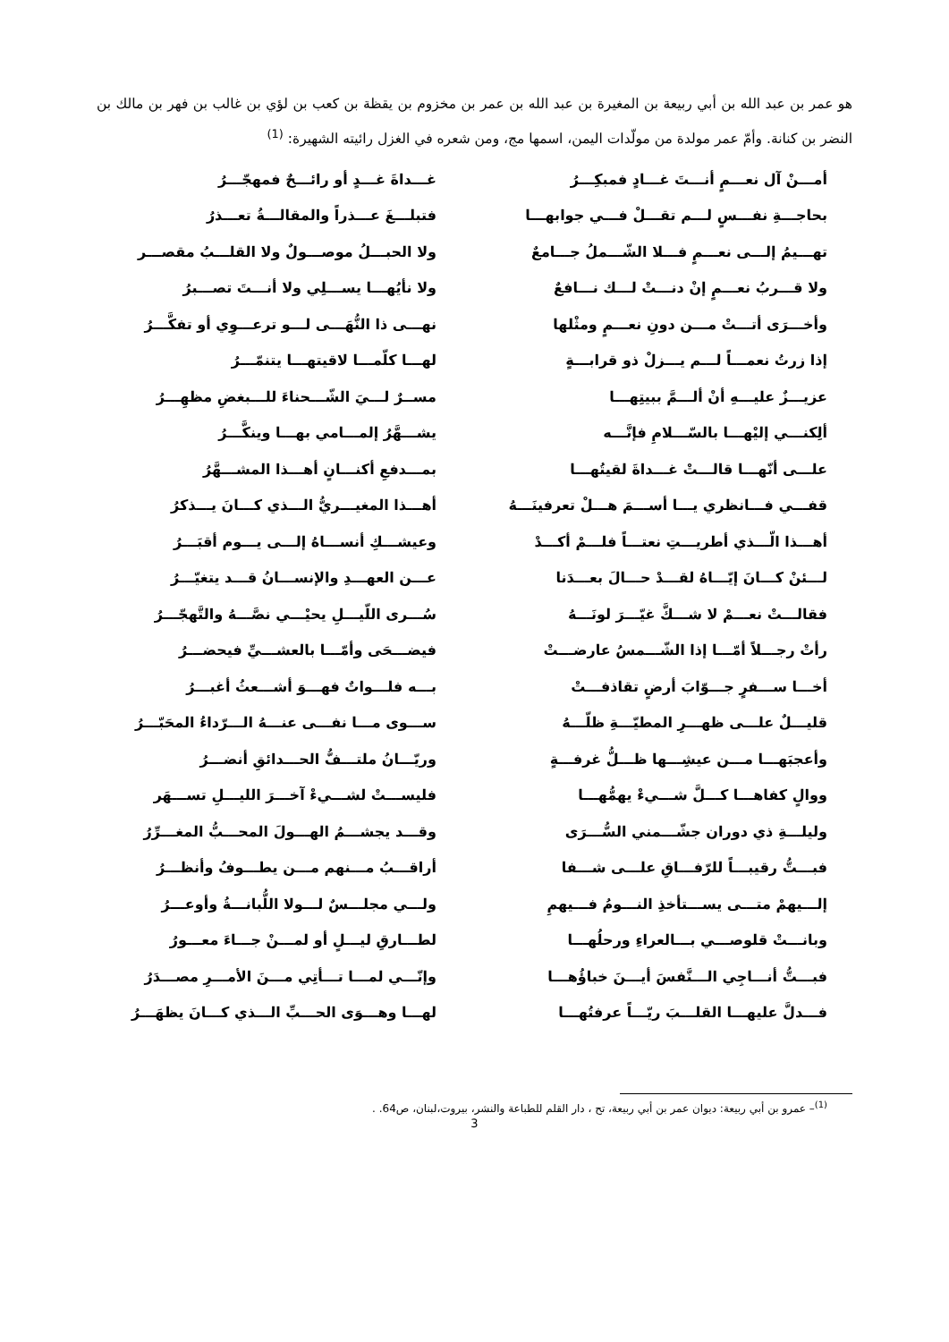هو عمر بن عبد الله بن أبي ربيعة بن المغيرة بن عبد الله بن عمر بن مخزوم بن يقظة بن كعب بن لؤي بن غالب بن فهر بن مالك بن النضر بن كنانة. وأمّ عمر مولدة من مولّدات اليمن، اسمها مج، ومن شعره في الغزل رائيته الشهيرة: <sup>(1)</sup>
أمـــنْ آل نعـــمٍ أنـــتَ غـــادٍ فمبكِـــرُ غـــداةَ غـــدٍ أو رائـــحٌ فمهجّـــرُ
بحاجـــةِ نفـــسٍ لـــم تقـــلْ فـــي جوابهـــا فتبلـــغَ عـــذراً والمقالـــةُ تعـــذرُ
تهـــيمُ إلـــى نعـــمٍ فـــلا الشّـــملُ جـــامعٌ ولا الحبـــلُ موصـــولٌ ولا القلـــبُ مقصـــر
ولا قـــربُ نعـــمٍ إنْ دنـــتْ لـــك نـــافعٌ ولا نأيُهـــا يســـلِي ولا أنـــتَ تصـــبرُ
وأخـــرَى أتـــتْ مـــن دونِ نعـــمٍ ومثْلها نهـــى ذا النُّهَـــى لـــو ترعـــوِي أو تفكَّـــرُ
إذا زرتُ نعمـــاً لـــم يـــزلْ ذو قرابـــةٍ لهـــا كلّمـــا لاقيتهـــا يتنمّـــرُ
عزيـــزٌ عليـــهِ أنْ ألـــمَّ ببيتِهـــا مســرٌ لـــيَ الشّـــحناءَ للـــبغضِ مظهِـــرُ
ألِكنـــي إليْهـــا بالسّـــلامِ فإنَّـــه يشـــهَّرُ إلمـــامي بهـــا وينكَّـــرُ
علـــى أنّهـــا قالـــتْ غـــداةَ لقيتُهـــا بمـــدفعِ أكنـــانٍ أهـــذا المشـــهَّرُ
قفـــي فـــانظري يـــا أســـمَ هـــلْ تعرفينَـــهُ أهـــذا المغيـــريُّ الـــذي كـــانَ يـــذكرُ
أهـــذا الّـــذي أطريـــتِ نعتـــاً فلـــمْ أكـــدْ وعيشـــكِ أنســـاهُ إلـــى يـــوم أقبَـــرُ
لـــئنْ كـــانَ إيّـــاهُ لقـــدْ حـــالَ بعـــدَنا عـــن العهـــدِ والإنســـانُ قـــد يتغيّـــرُ
فقالـــتْ نعـــمْ لا شـــكَّ غيّـــرَ لونَـــهُ سُـــرى اللّيـــلِ يحيْـــي نصَّـــهُ والتَّهجّـــرُ
رأتْ رجـــلاً أمّـــا إذا الشّـــمسُ عارضـــتْ فيضـــحَى وأمّـــا بالعشـــيِّ فيحضـــرُ
أخـــا ســـفرٍ جـــوّابَ أرضٍ تقاذفـــتْ بـــه فلـــواتٌ فهـــوَ أشـــعثُ أغبـــرُ
قليـــلٌ علـــى ظهـــرِ المطيّـــةِ ظلّـــهُ ســـوى مـــا نفـــى عنـــهُ الـــرّداءُ المحَبّـــرُ
وأعجبَهـــا مـــن عيشِـــها ظـــلُّ غرفـــةٍ وريّـــانُ ملتـــفُّ الحـــدائقِ أنضـــرُ
ووالٍ كفاهـــا كـــلَّ شـــيءْ يهمُّهـــا فليســـتْ لشـــيءْ آخـــرَ الليـــلِ تســـهَر
وليلـــةِ ذي دوران جشّـــمني السُّـــرَى وقـــد يجشـــمُ الهـــولَ المحـــبُّ المغـــرِّرُ
فبـــتُّ رقيبـــاً للرّفـــاقِ علـــى شـــفا أراقـــبُ مـــنهم مـــن يطـــوفُ وأنظـــرُ
إلـــيهمْ متـــى يســـتأخذِ النـــومُ فـــيهمِ ولـــي مجلـــسٌ لـــولا اللُّبانـــةُ وأوعـــرُ
وبانـــتْ قلوصـــي بـــالعراءِ ورحلُهـــا لطـــارقِ ليـــلٍ أو لمـــنْ جـــاءَ معـــورُ
فبـــتُّ أنـــاجِي الـــنَّفسَ أيـــنَ خباؤُهـــا وإنّـــي لمـــا تـــأتِي مـــنَ الأمـــرِ مصـــدَرُ
فـــدلَّ عليهـــا القلـــبَ ريّـــاً عرفتُهـــا لهـــا وهـــوَى الحـــبِّ الـــذي كـــانَ يظهَـــرُ
<sup>(1)</sup>– عمرو بن أبي ربيعة: ديوان عمر بن أبي ربيعة، تح ، دار القلم للطباعة والنشر، بيروت،لبنان، ص64. .
3